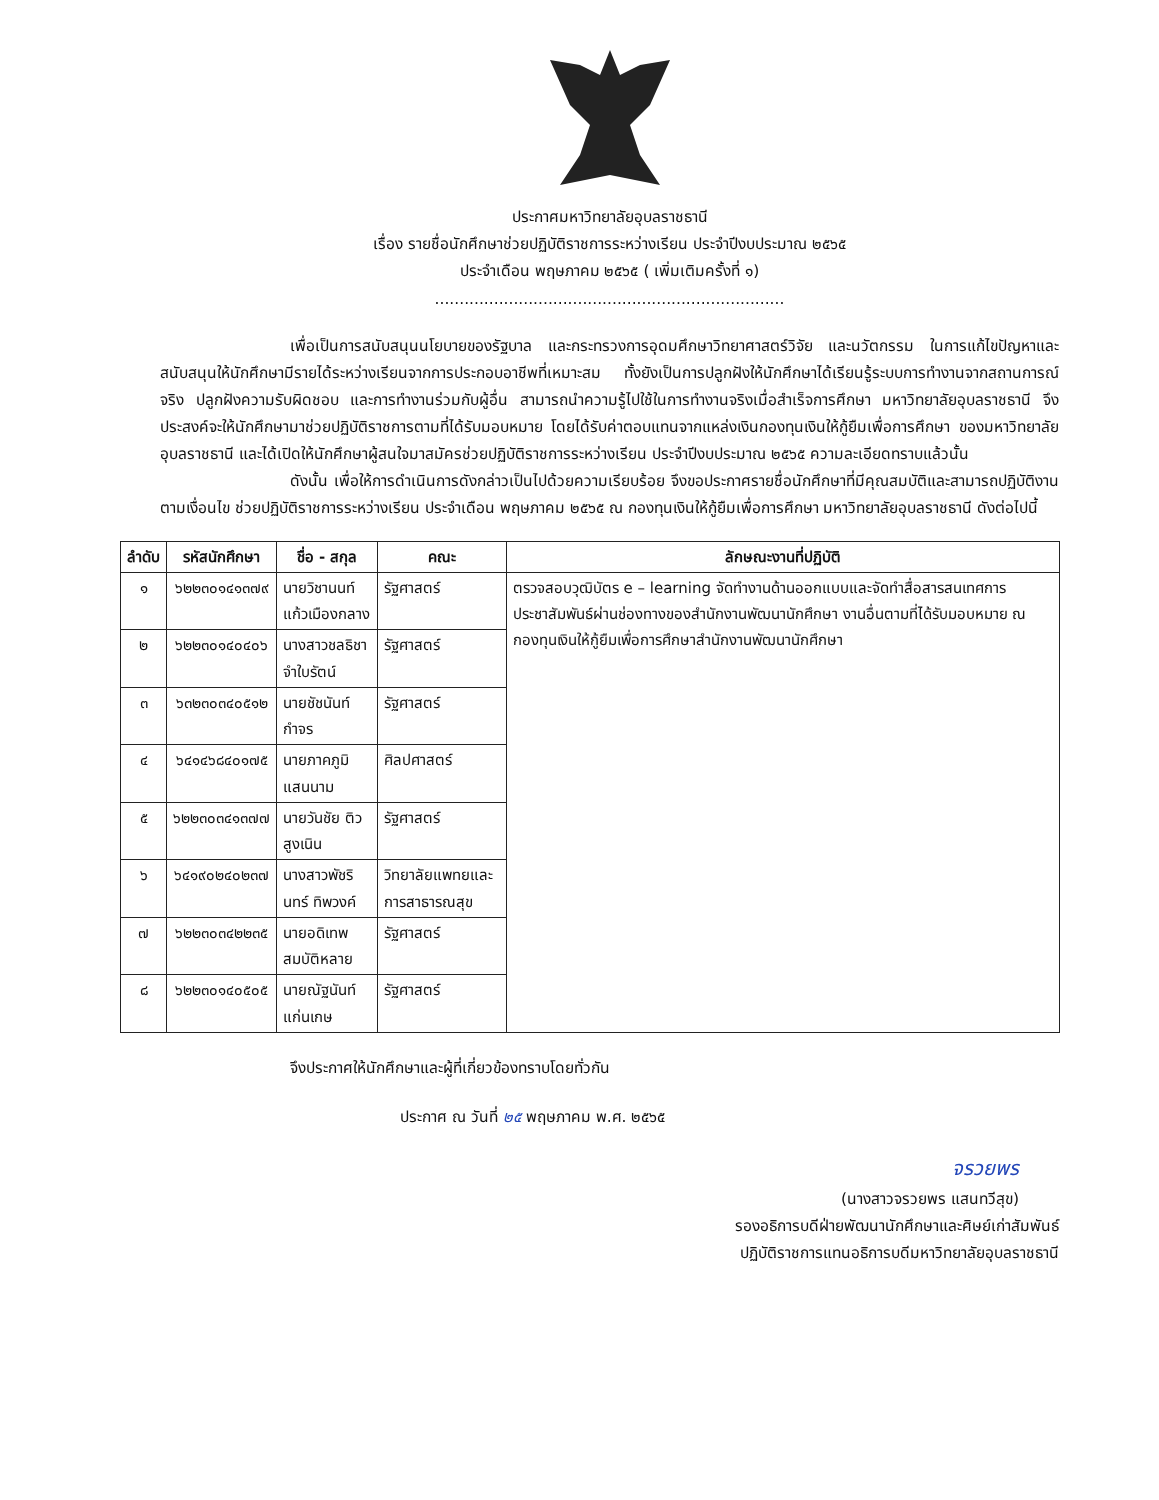ประกาศมหาวิทยาลัยอุบลราชธานี
เรื่อง รายชื่อนักศึกษาช่วยปฏิบัติราชการระหว่างเรียน ประจำปีงบประมาณ ๒๕๖๕
ประจำเดือน พฤษภาคม ๒๕๖๕ ( เพิ่มเติมครั้งที่ ๑)
.......................................................................
เพื่อเป็นการสนับสนุนนโยบายของรัฐบาล และกระทรวงการอุดมศึกษาวิทยาศาสตร์วิจัย และนวัตกรรม ในการแก้ไขปัญหาและสนับสนุนให้นักศึกษามีรายได้ระหว่างเรียนจากการประกอบอาชีพที่เหมาะสม ทั้งยังเป็นการปลูกฝังให้นักศึกษาได้เรียนรู้ระบบการทำงานจากสถานการณ์จริง ปลูกฝังความรับผิดชอบ และการทำงานร่วมกับผู้อื่น สามารถนำความรู้ไปใช้ในการทำงานจริงเมื่อสำเร็จการศึกษา มหาวิทยาลัยอุบลราชธานี จึงประสงค์จะให้นักศึกษามาช่วยปฏิบัติราชการตามที่ได้รับมอบหมาย โดยได้รับค่าตอบแทนจากแหล่งเงินกองทุนเงินให้กู้ยืมเพื่อการศึกษา ของมหาวิทยาลัยอุบลราชธานี และได้เปิดให้นักศึกษาผู้สนใจมาสมัครช่วยปฏิบัติราชการระหว่างเรียน ประจำปีงบประมาณ ๒๕๖๕ ความละเอียดทราบแล้วนั้น
ดังนั้น เพื่อให้การดำเนินการดังกล่าวเป็นไปด้วยความเรียบร้อย จึงขอประกาศรายชื่อนักศึกษาที่มีคุณสมบัติและสามารถปฏิบัติงานตามเงื่อนไข ช่วยปฏิบัติราชการระหว่างเรียน ประจำเดือน พฤษภาคม ๒๕๖๕ ณ กองทุนเงินให้กู้ยืมเพื่อการศึกษา มหาวิทยาลัยอุบลราชธานี ดังต่อไปนี้
| ลำดับ | รหัสนักศึกษา | ชื่อ - สกุล | คณะ | ลักษณะงานที่ปฏิบัติ |
| --- | --- | --- | --- | --- |
| ๑ | ๖๒๒๓๐๑๔๑๓๗๙ | นายวิชานนท์ แก้วเมืองกลาง | รัฐศาสตร์ | ตรวจสอบวุฒิบัตร e – learning จัดทำงานด้านออกแบบและจัดทำสื่อสารสนเทศการประชาสัมพันธ์ผ่านช่องทางของสำนักงานพัฒนานักศึกษา งานอื่นตามที่ได้รับมอบหมาย ณ กองทุนเงินให้กู้ยืมเพื่อการศึกษาสำนักงานพัฒนานักศึกษา |
| ๒ | ๖๒๒๓๐๑๔๐๔๐๖ | นางสาวชลธิชา จำใบรัตน์ | รัฐศาสตร์ | |
| ๓ | ๖๓๒๓๐๓๔๐๕๑๒ | นายชัชนันท์ กำจร | รัฐศาสตร์ | |
| ๔ | ๖๔๑๔๖๘๔๐๑๗๕ | นายภาคภูมิ แสนนาม | ศิลปศาสตร์ | |
| ๕ | ๖๒๒๓๐๓๔๑๓๗๗ | นายวันชัย ติวสูงเนิน | รัฐศาสตร์ | |
| ๖ | ๖๔๑๙๐๒๔๐๒๓๗ | นางสาวพัชรินทร์ ทิพวงค์ | วิทยาลัยแพทยและการสาธารณสุข | |
| ๗ | ๖๒๒๓๐๓๔๒๒๓๕ | นายอดิเทพ สมบัติหลาย | รัฐศาสตร์ | |
| ๘ | ๖๒๒๓๐๑๔๐๕๐๕ | นายณัฐนันท์ แก่นเกษ | รัฐศาสตร์ | |
จึงประกาศให้นักศึกษาและผู้ที่เกี่ยวข้องทราบโดยทั่วกัน
ประกาศ ณ วันที่ ๒๕ พฤษภาคม พ.ศ. ๒๕๖๕
จรวยพร
(นางสาวจรวยพร แสนทวีสุข)
รองอธิการบดีฝ่ายพัฒนานักศึกษาและศิษย์เก่าสัมพันธ์
ปฏิบัติราชการแทนอธิการบดีมหาวิทยาลัยอุบลราชธานี